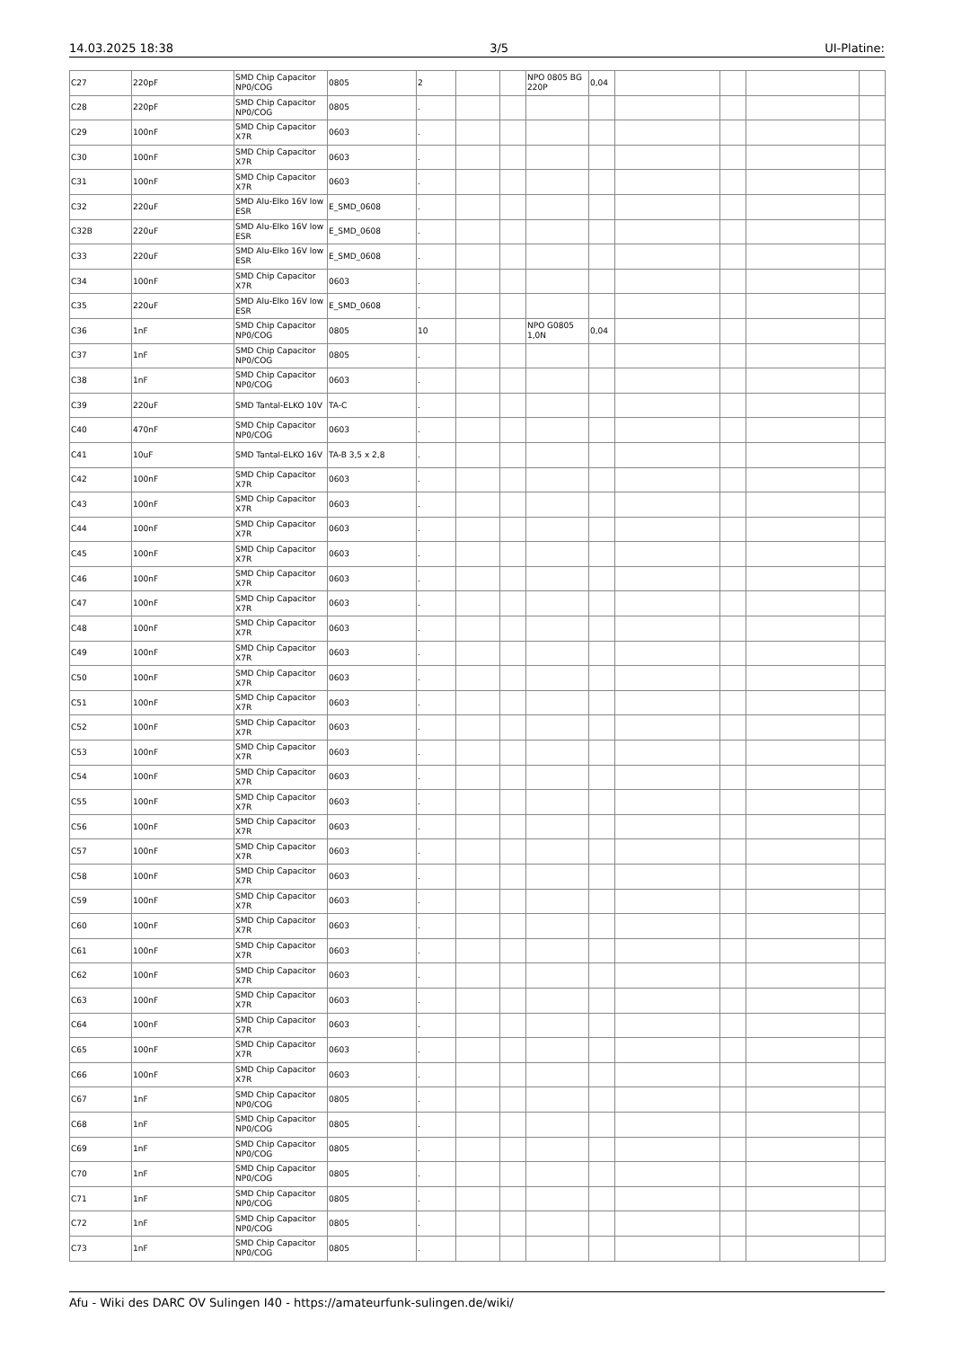14.03.2025 18:38 3/5 UI-Platine:
| C27 | 220pF | SMD Chip Capacitor NP0/COG | 0805 | 2 | | | NPO 0805 BG 220P | 0,04 | | | | |
| C28 | 220pF | SMD Chip Capacitor NP0/COG | 0805 | . | | | | | | | | |
| C29 | 100nF | SMD Chip Capacitor X7R | 0603 | . | | | | | | | | |
| C30 | 100nF | SMD Chip Capacitor X7R | 0603 | . | | | | | | | | |
| C31 | 100nF | SMD Chip Capacitor X7R | 0603 | . | | | | | | | | |
| C32 | 220uF | SMD Alu-Elko 16V low ESR | E_SMD_0608 | . | | | | | | | | |
| C32B | 220uF | SMD Alu-Elko 16V low ESR | E_SMD_0608 | . | | | | | | | | |
| C33 | 220uF | SMD Alu-Elko 16V low ESR | E_SMD_0608 | . | | | | | | | | |
| C34 | 100nF | SMD Chip Capacitor X7R | 0603 | . | | | | | | | | |
| C35 | 220uF | SMD Alu-Elko 16V low ESR | E_SMD_0608 | . | | | | | | | | |
| C36 | 1nF | SMD Chip Capacitor NP0/COG | 0805 | 10 | | | NPO G0805 1,0N | 0,04 | | | | |
| C37 | 1nF | SMD Chip Capacitor NP0/COG | 0805 | . | | | | | | | | |
| C38 | 1nF | SMD Chip Capacitor NP0/COG | 0603 | . | | | | | | | | |
| C39 | 220uF | SMD Tantal-ELKO 10V | TA-C | . | | | | | | | | |
| C40 | 470nF | SMD Chip Capacitor NP0/COG | 0603 | . | | | | | | | | |
| C41 | 10uF | SMD Tantal-ELKO 16V | TA-B 3,5 x 2,8 | . | | | | | | | | |
| C42 | 100nF | SMD Chip Capacitor X7R | 0603 | . | | | | | | | | |
| C43 | 100nF | SMD Chip Capacitor X7R | 0603 | . | | | | | | | | |
| C44 | 100nF | SMD Chip Capacitor X7R | 0603 | . | | | | | | | | |
| C45 | 100nF | SMD Chip Capacitor X7R | 0603 | . | | | | | | | | |
| C46 | 100nF | SMD Chip Capacitor X7R | 0603 | . | | | | | | | | |
| C47 | 100nF | SMD Chip Capacitor X7R | 0603 | . | | | | | | | | |
| C48 | 100nF | SMD Chip Capacitor X7R | 0603 | . | | | | | | | | |
| C49 | 100nF | SMD Chip Capacitor X7R | 0603 | . | | | | | | | | |
| C50 | 100nF | SMD Chip Capacitor X7R | 0603 | . | | | | | | | | |
| C51 | 100nF | SMD Chip Capacitor X7R | 0603 | . | | | | | | | | |
| C52 | 100nF | SMD Chip Capacitor X7R | 0603 | . | | | | | | | | |
| C53 | 100nF | SMD Chip Capacitor X7R | 0603 | . | | | | | | | | |
| C54 | 100nF | SMD Chip Capacitor X7R | 0603 | . | | | | | | | | |
| C55 | 100nF | SMD Chip Capacitor X7R | 0603 | . | | | | | | | | |
| C56 | 100nF | SMD Chip Capacitor X7R | 0603 | . | | | | | | | | |
| C57 | 100nF | SMD Chip Capacitor X7R | 0603 | . | | | | | | | | |
| C58 | 100nF | SMD Chip Capacitor X7R | 0603 | . | | | | | | | | |
| C59 | 100nF | SMD Chip Capacitor X7R | 0603 | . | | | | | | | | |
| C60 | 100nF | SMD Chip Capacitor X7R | 0603 | . | | | | | | | | |
| C61 | 100nF | SMD Chip Capacitor X7R | 0603 | . | | | | | | | | |
| C62 | 100nF | SMD Chip Capacitor X7R | 0603 | . | | | | | | | | |
| C63 | 100nF | SMD Chip Capacitor X7R | 0603 | . | | | | | | | | |
| C64 | 100nF | SMD Chip Capacitor X7R | 0603 | . | | | | | | | | |
| C65 | 100nF | SMD Chip Capacitor X7R | 0603 | . | | | | | | | | |
| C66 | 100nF | SMD Chip Capacitor X7R | 0603 | . | | | | | | | | |
| C67 | 1nF | SMD Chip Capacitor NP0/COG | 0805 | . | | | | | | | | |
| C68 | 1nF | SMD Chip Capacitor NP0/COG | 0805 | . | | | | | | | | |
| C69 | 1nF | SMD Chip Capacitor NP0/COG | 0805 | . | | | | | | | | |
| C70 | 1nF | SMD Chip Capacitor NP0/COG | 0805 | . | | | | | | | | |
| C71 | 1nF | SMD Chip Capacitor NP0/COG | 0805 | . | | | | | | | | |
| C72 | 1nF | SMD Chip Capacitor NP0/COG | 0805 | . | | | | | | | | |
| C73 | 1nF | SMD Chip Capacitor NP0/COG | 0805 | . | | | | | | | | |
Afu - Wiki des DARC OV Sulingen I40 - https://amateurfunk-sulingen.de/wiki/